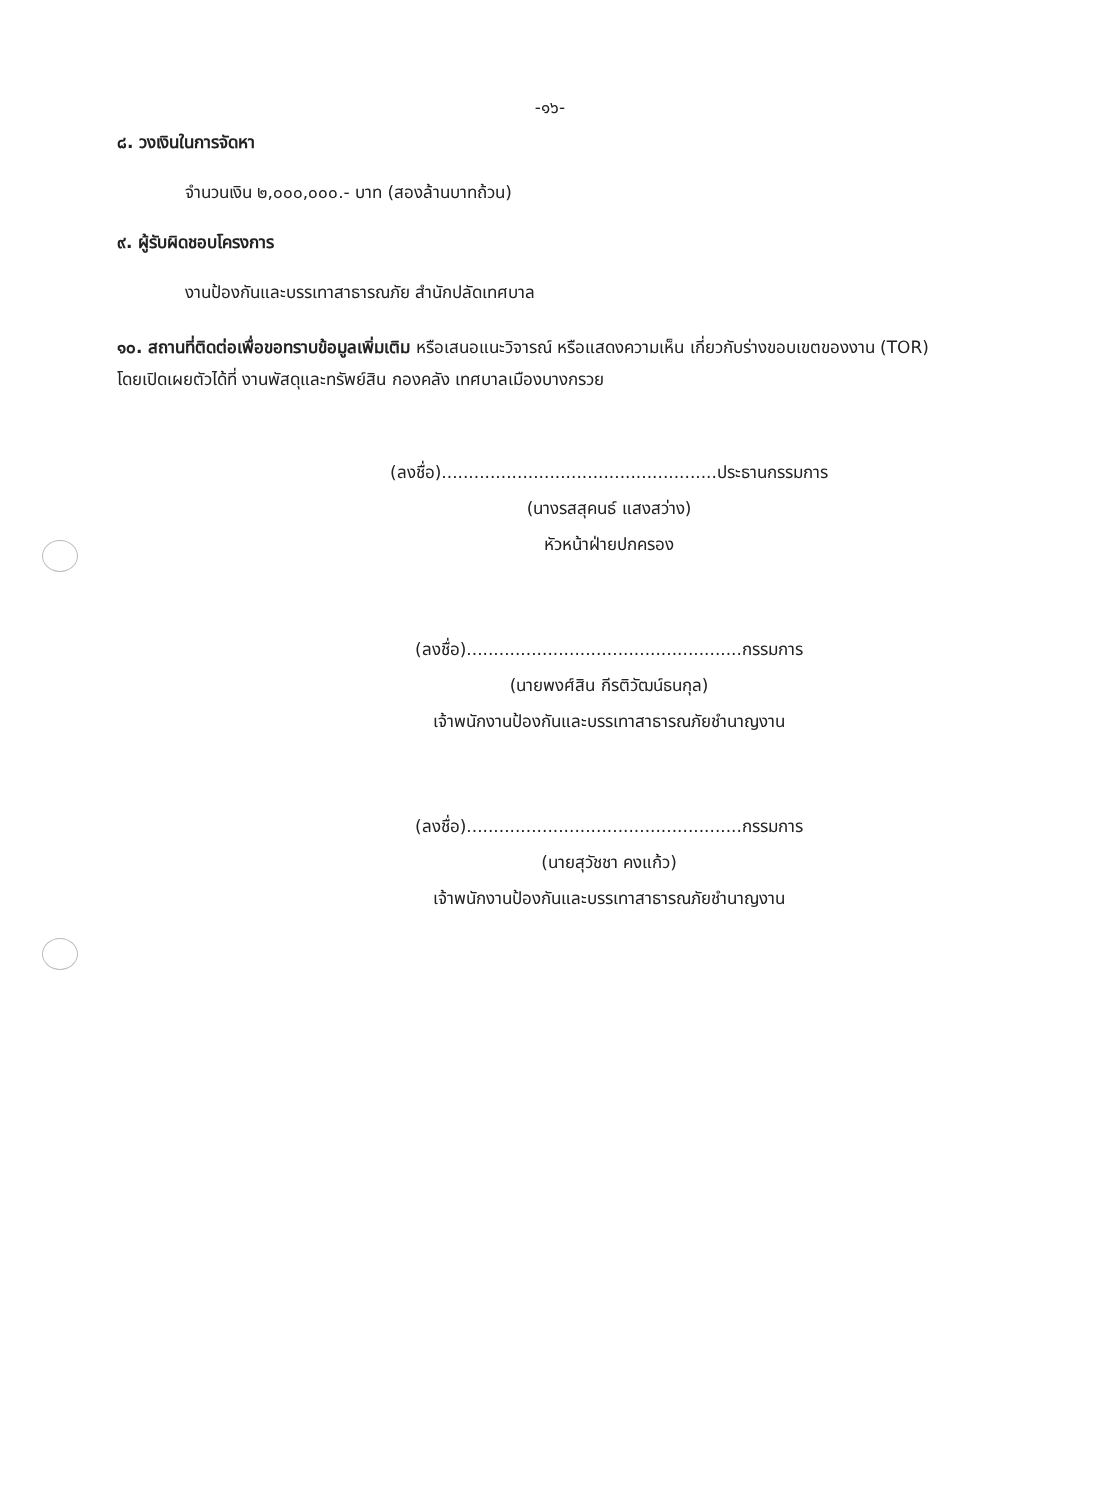-๑๖-
๘. วงเงินในการจัดหา
จำนวนเงิน ๒,๐๐๐,๐๐๐.- บาท (สองล้านบาทถ้วน)
๙. ผู้รับผิดชอบโครงการ
งานป้องกันและบรรเทาสาธารณภัย สำนักปลัดเทศบาล
๑๐. สถานที่ติดต่อเพื่อขอทราบข้อมูลเพิ่มเติม หรือเสนอแนะวิจารณ์ หรือแสดงความเห็น เกี่ยวกับร่างขอบเขตของงาน (TOR) โดยเปิดเผยตัวได้ที่ งานพัสดุและทรัพย์สิน กองคลัง เทศบาลเมืองบางกรวย
(ลงชื่อ)...................................................ประธานกรรมการ
(นางรสสุคนธ์ แสงสว่าง)
หัวหน้าฝ่ายปกครอง
(ลงชื่อ)...................................................กรรมการ
(นายพงศ์สิน กีรติวัฒน์ธนกุล)
เจ้าพนักงานป้องกันและบรรเทาสาธารณภัยชำนาญงาน
(ลงชื่อ)...................................................กรรมการ
(นายสุวัชชา คงแก้ว)
เจ้าพนักงานป้องกันและบรรเทาสาธารณภัยชำนาญงาน